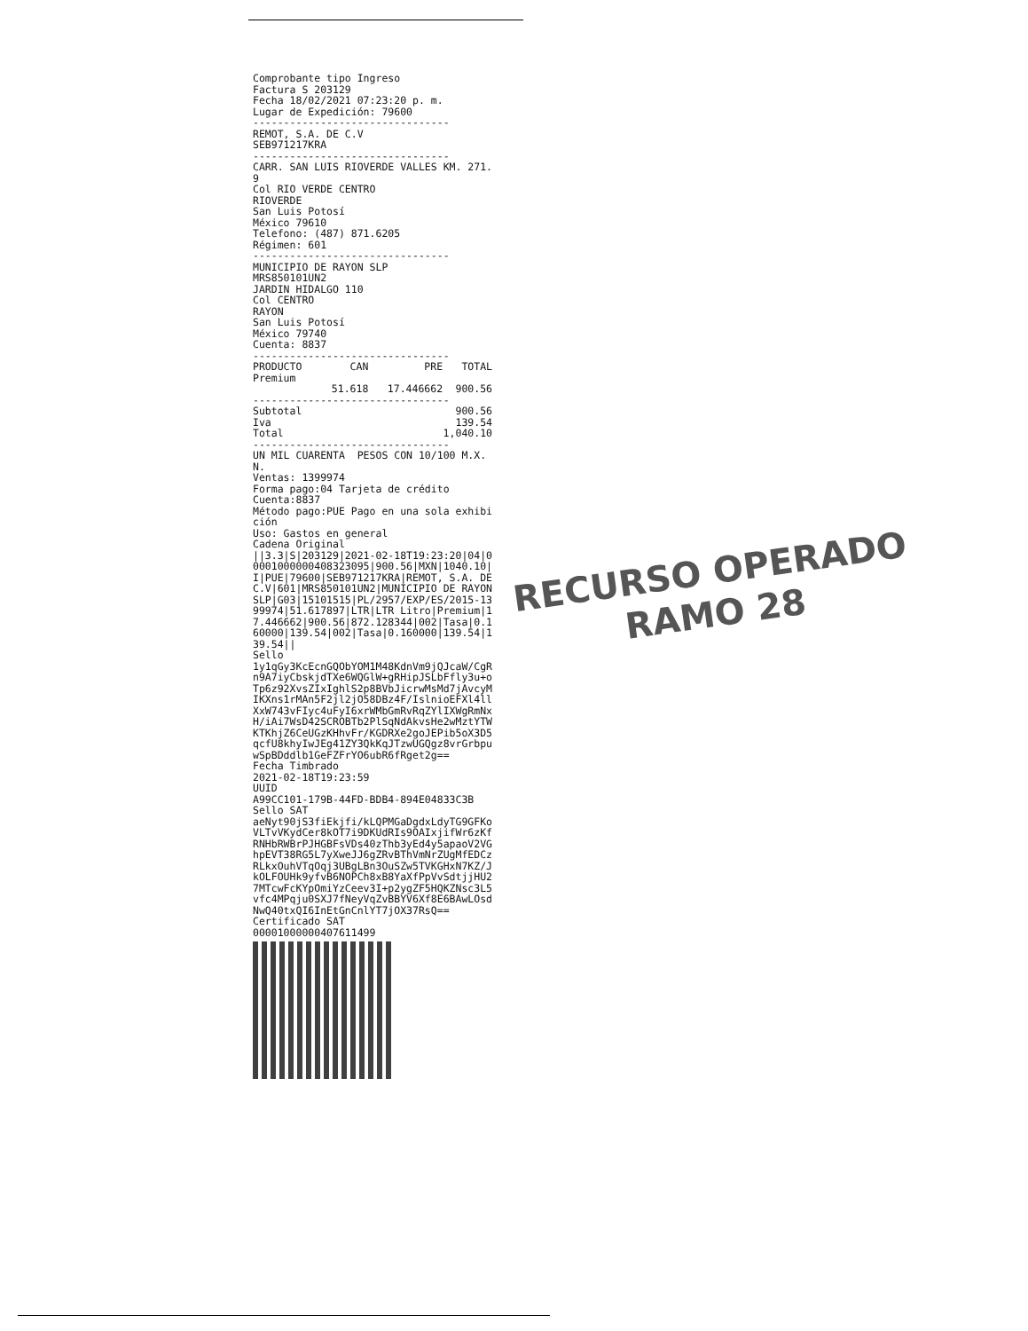Comprobante tipo Ingreso Factura S 203129 Fecha 18/02/2021 07:23:20 p. m. Lugar de Expedición: 79600 -------------------------------- REMOT, S.A. DE C.V SEB971217KRA -------------------------------- CARR. SAN LUIS RIOVERDE VALLES KM. 271.9 Col RIO VERDE CENTRO RIOVERDE San Luis Potosí México 79610 Telefono: (487) 871.6205 Régimen: 601 -------------------------------- MUNICIPIO DE RAYON SLP MRS850101UN2 JARDIN HIDALGO 110 Col CENTRO RAYON San Luis Potosí México 79740 Cuenta: 8837 --------------------------------
| PRODUCTO | CAN | PRE | TOTAL |
| --- | --- | --- | --- |
| Premium | | | |
| | 51.618 | 17.446662 | 900.56 |
--------------------------------
| Subtotal | 900.56 |
| Iva | 139.54 |
| Total | 1,040.10 |
-------------------------------- UN MIL CUARENTA PESOS CON 10/100 M.X.N. Ventas: 1399974 Forma pago:04 Tarjeta de crédito Cuenta:8837 Método pago:PUE Pago en una sola exhibición Uso: Gastos en general Cadena Original ||3.3|S|203129|2021-02-18T19:23:20|04|00001000000408323095|900.56|MXN|1040.10|I|PUE|79600|SEB971217KRA|REMOT, S.A. DE C.V|601|MRS850101UN2|MUNICIPIO DE RAYON SLP|G03|15101515|PL/2957/EXP/ES/2015-1399974|51.617897|LTR|LTR Litro|Premium|17.446662|900.56|872.128344|002|Tasa|0.160000|139.54|002|Tasa|0.160000|139.54|139.54|| Sello 1y1qGy3KcEcnGQObYOM1M48KdnVm9jQJcaW/CgRn9A7iyCbskjdTXe6WQGlW+gRHipJSLbFfly3u+oTp6z92XvsZIxIghlS2p8BVbJicrwMsMd7jAvcyMIKXns1rMAn5F2jl2jO58DBz4F/IslnioEFXl4llXxW743vFIyc4uFyI6xrWMbGmRvRqZYlIXWgRmNxH/iAi7WsD42SCROBTb2PlSqNdAkvsHe2wMztYTWKTKhjZ6CeUGzKHhvFr/KGDRXe2goJEPib5oX3D5qcfU8khyIwJEg41ZY3QkKqJTzwUGQgz8vrGrbpuwSpBDddlb1GeFZFrYO6ubR6fRget2g== Fecha Timbrado 2021-02-18T19:23:59 UUID A99CC101-179B-44FD-BDB4-894E04833C3B Sello SAT aeNyt90jS3fiEkjfi/kLQPMGaDgdxLdyTG9GFKoVLTvVKydCer8kOT7i9DKUdRIs9OAIxjifWr6zKfRNHbRWBrPJHGBFsVDs40zThb3yEd4y5apaoV2VGhpEVT38RG5L7yXweJJ6gZRvBThVmNrZUgMfEDCzRLkxOuhVTqOqj3UBgLBn3OuSZw5TVKGHxN7KZ/JkOLFOUHk9yfvB6NOPCh8xB8YaXfPpVvSdtjjHU27MTcwFcKYpOmiYzCeev3I+p2ygZF5HQKZNsc3L5vfc4MPqju0SXJ7fNeyVqZvBBYV6Xf8E6BAwLOsdNwQ40txQI6InEtGnCnlYT7jOX37RsQ== Certificado SAT 00001000000407611499
RECURSO OPERADO
RAMO 28